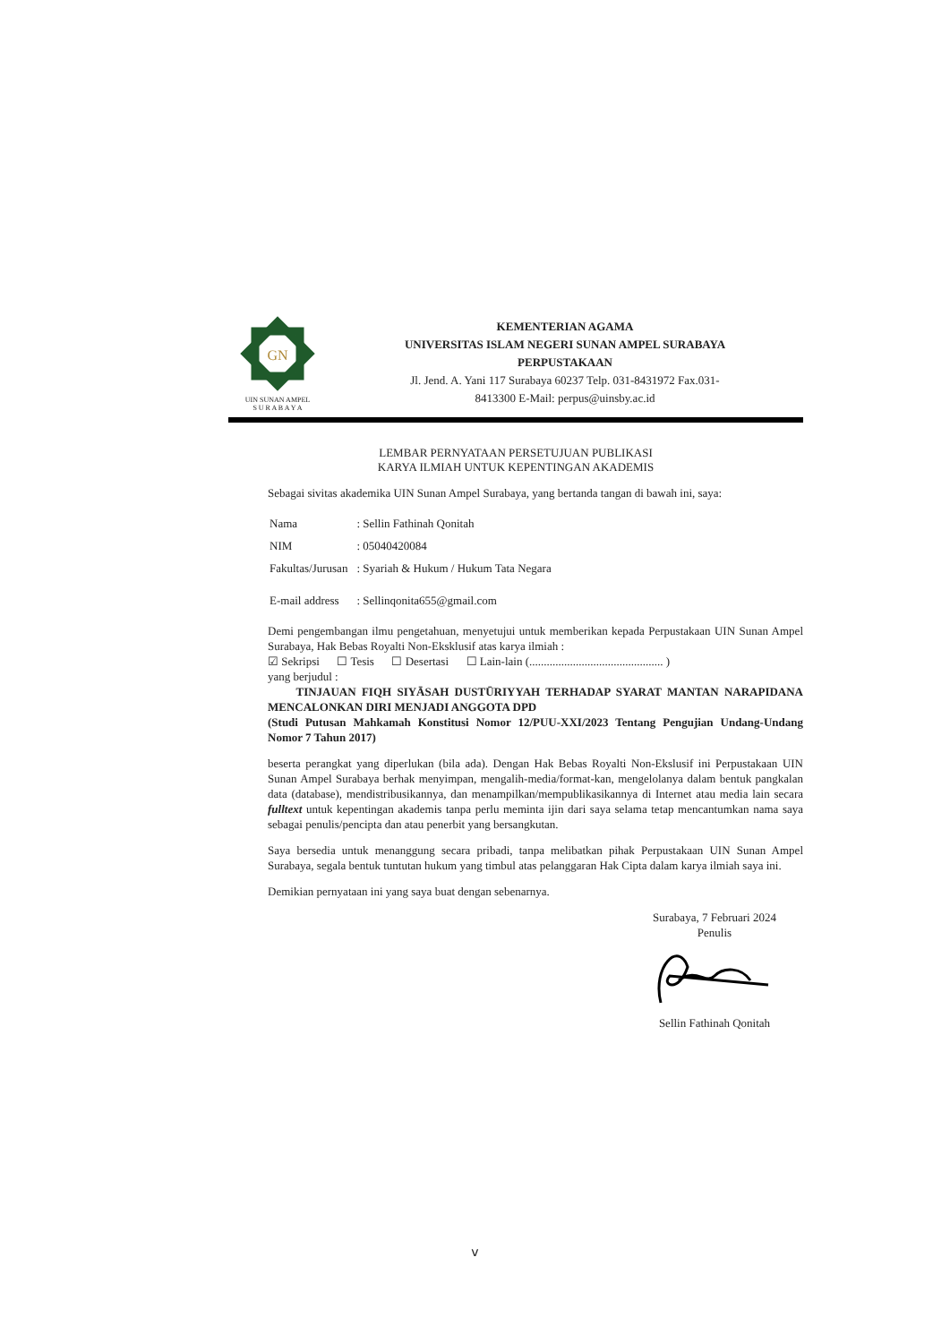GN
UIN SUNAN AMPEL
S U R A B A Y A
KEMENTERIAN AGAMA
UNIVERSITAS ISLAM NEGERI SUNAN AMPEL SURABAYA
PERPUSTAKAAN
Jl. Jend. A. Yani 117 Surabaya 60237 Telp. 031-8431972 Fax.031-
8413300 E-Mail: perpus@uinsby.ac.id
LEMBAR PERNYATAAN PERSETUJUAN PUBLIKASI
KARYA ILMIAH UNTUK KEPENTINGAN AKADEMIS
Sebagai sivitas akademika UIN Sunan Ampel Surabaya, yang bertanda tangan di bawah ini, saya:
| Nama | : Sellin Fathinah Qonitah |
| NIM | : 05040420084 |
| Fakultas/Jurusan | : Syariah & Hukum / Hukum Tata Negara |
| E-mail address | : Sellinqonita655@gmail.com |
Demi pengembangan ilmu pengetahuan, menyetujui untuk memberikan kepada Perpustakaan UIN Sunan Ampel Surabaya, Hak Bebas Royalti Non-Eksklusif atas karya ilmiah :
☑ Sekripsi ☐ Tesis ☐ Desertasi ☐ Lain-lain (.............................................. )
yang berjudul :
TINJAUAN FIQH SIYĀSAH DUSTŪRIYYAH TERHADAP SYARAT MANTAN NARAPIDANA MENCALONKAN DIRI MENJADI ANGGOTA DPD
(Studi Putusan Mahkamah Konstitusi Nomor 12/PUU-XXI/2023 Tentang Pengujian Undang-Undang Nomor 7 Tahun 2017)
beserta perangkat yang diperlukan (bila ada). Dengan Hak Bebas Royalti Non-Ekslusif ini Perpustakaan UIN Sunan Ampel Surabaya berhak menyimpan, mengalih-media/format-kan, mengelolanya dalam bentuk pangkalan data (database), mendistribusikannya, dan menampilkan/mempublikasikannya di Internet atau media lain secara fulltext untuk kepentingan akademis tanpa perlu meminta ijin dari saya selama tetap mencantumkan nama saya sebagai penulis/pencipta dan atau penerbit yang bersangkutan.
Saya bersedia untuk menanggung secara pribadi, tanpa melibatkan pihak Perpustakaan UIN Sunan Ampel Surabaya, segala bentuk tuntutan hukum yang timbul atas pelanggaran Hak Cipta dalam karya ilmiah saya ini.
Demikian pernyataan ini yang saya buat dengan sebenarnya.
Surabaya, 7 Februari 2024
Penulis
Sellin Fathinah Qonitah
v